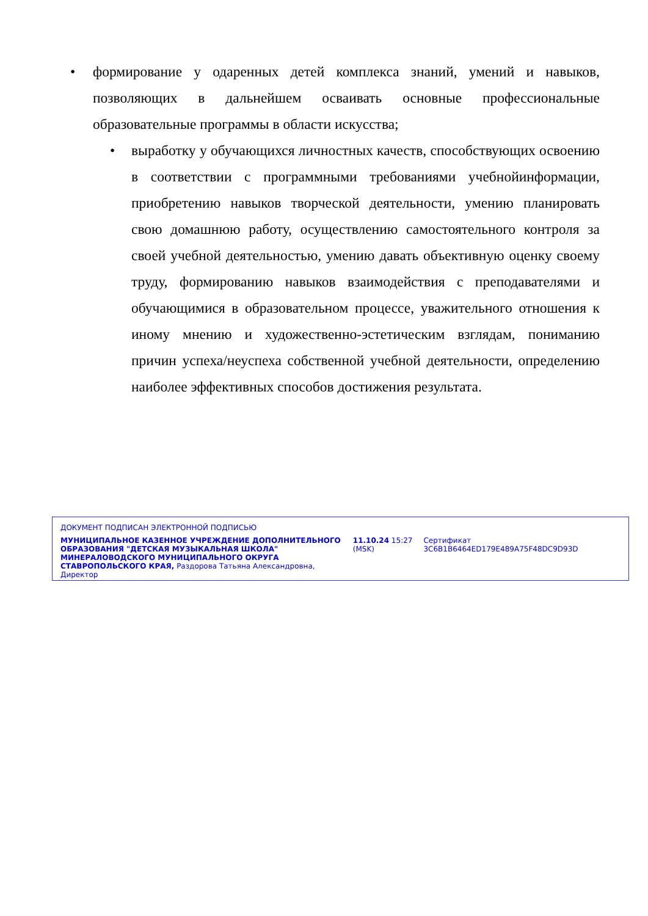• формирование у одаренных детей комплекса знаний, умений и навыков, позволяющих в дальнейшем осваивать основные профессиональные образовательные программы в области искусства;
• выработку у обучающихся личностных качеств, способствующих освоению в соответствии с программными требованиями учебнойинформации, приобретению навыков творческой деятельности, умению планировать свою домашнюю работу, осуществлению самостоятельного контроля за своей учебной деятельностью, умению давать объективную оценку своему труду, формированию навыков взаимодействия с преподавателями и обучающимися в образовательном процессе, уважительного отношения к иному мнению и художественно-эстетическим взглядам, пониманию причин успеха/неуспеха собственной учебной деятельности, определению наиболее эффективных способов достижения результата.
ДОКУМЕНТ ПОДПИСАН ЭЛЕКТРОННОЙ ПОДПИСЬЮ
МУНИЦИПАЛЬНОЕ КАЗЕННОЕ УЧРЕЖДЕНИЕ ДОПОЛНИТЕЛЬНОГО ОБРАЗОВАНИЯ "ДЕТСКАЯ МУЗЫКАЛЬНАЯ ШКОЛА" МИНЕРАЛОВОДСКОГО МУНИЦИПАЛЬНОГО ОКРУГА СТАВРОПОЛЬСКОГО КРАЯ, Раздорова Татьяна Александровна, Директор
11.10.24 15:27 (MSK)
Сертификат 3C6B1B6464ED179E489A75F48DC9D93D